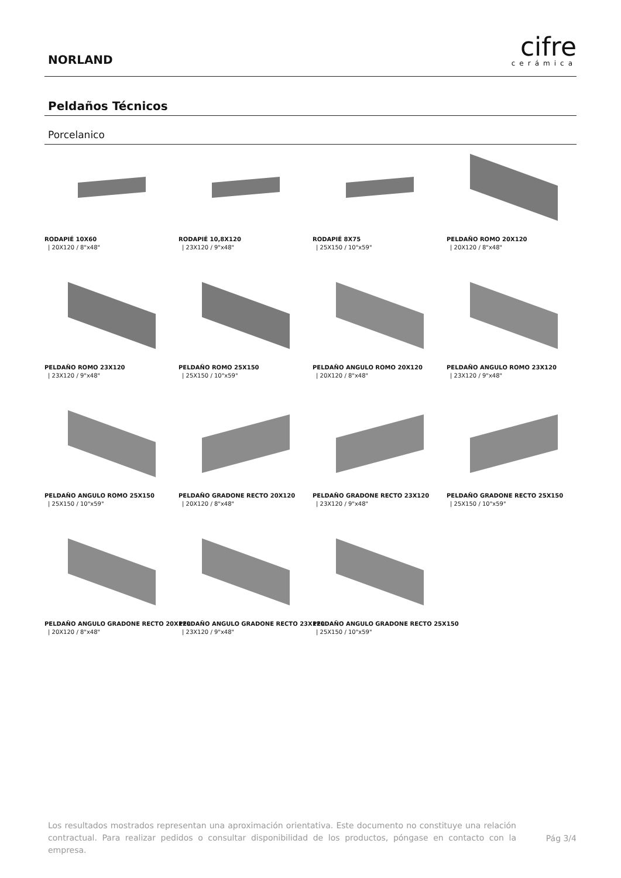NORLAND
cifre
cerámica
Peldaños Técnicos
Porcelanico
RODAPIÉ 10X60
| 20X120 / 8"x48"
RODAPIÉ 10,8X120
| 23X120 / 9"x48"
RODAPIÉ 8X75
| 25X150 / 10"x59"
PELDAÑO ROMO 20X120
| 20X120 / 8"x48"
PELDAÑO ROMO 23X120
| 23X120 / 9"x48"
PELDAÑO ROMO 25X150
| 25X150 / 10"x59"
PELDAÑO ANGULO ROMO 20X120
| 20X120 / 8"x48"
PELDAÑO ANGULO ROMO 23X120
| 23X120 / 9"x48"
PELDAÑO ANGULO ROMO 25X150
| 25X150 / 10"x59"
PELDAÑO GRADONE RECTO 20X120
| 20X120 / 8"x48"
PELDAÑO GRADONE RECTO 23X120
| 23X120 / 9"x48"
PELDAÑO GRADONE RECTO 25X150
| 25X150 / 10"x59"
PELDAÑO ANGULO GRADONE RECTO 20X120
| 20X120 / 8"x48"
PELDAÑO ANGULO GRADONE RECTO 23X120
| 23X120 / 9"x48"
PELDAÑO ANGULO GRADONE RECTO 25X150
| 25X150 / 10"x59"
Los resultados mostrados representan una aproximación orientativa. Este documento no constituye una relación contractual. Para realizar pedidos o consultar disponibilidad de los productos, póngase en contacto con la empresa.
Pág 3/4